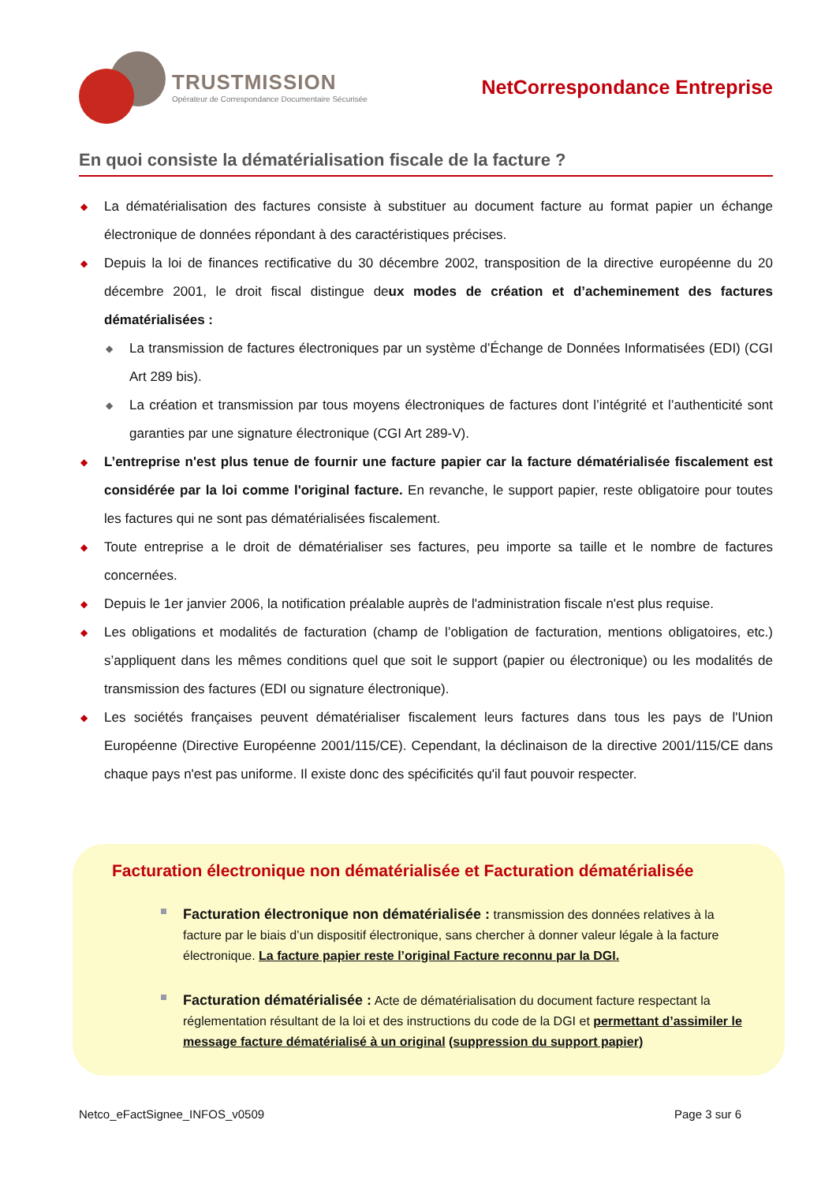TRUSTMISSION
Opérateur de Correspondance Documentaire Sécurisée
NetCorrespondance Entreprise
En quoi consiste la dématérialisation fiscale de la facture ?
◆ La dématérialisation des factures consiste à substituer au document facture au format papier un échange électronique de données répondant à des caractéristiques précises.
◆ Depuis la loi de finances rectificative du 30 décembre 2002, transposition de la directive européenne du 20 décembre 2001, le droit fiscal distingue deux modes de création et d’acheminement des factures dématérialisées :
◆ La transmission de factures électroniques par un système d’Échange de Données Informatisées (EDI) (CGI Art 289 bis).
◆ La création et transmission par tous moyens électroniques de factures dont l’intégrité et l’authenticité sont garanties par une signature électronique (CGI Art 289-V).
◆ L’entreprise n'est plus tenue de fournir une facture papier car la facture dématérialisée fiscalement est considérée par la loi comme l'original facture. En revanche, le support papier, reste obligatoire pour toutes les factures qui ne sont pas dématérialisées fiscalement.
◆ Toute entreprise a le droit de dématérialiser ses factures, peu importe sa taille et le nombre de factures concernées.
◆ Depuis le 1er janvier 2006, la notification préalable auprès de l'administration fiscale n'est plus requise.
◆ Les obligations et modalités de facturation (champ de l’obligation de facturation, mentions obligatoires, etc.) s’appliquent dans les mêmes conditions quel que soit le support (papier ou électronique) ou les modalités de transmission des factures (EDI ou signature électronique).
◆ Les sociétés françaises peuvent dématérialiser fiscalement leurs factures dans tous les pays de l'Union Européenne (Directive Européenne 2001/115/CE). Cependant, la déclinaison de la directive 2001/115/CE dans chaque pays n'est pas uniforme. Il existe donc des spécificités qu'il faut pouvoir respecter.
Facturation électronique non dématérialisée et Facturation dématérialisée
Facturation électronique non dématérialisée : transmission des données relatives à la facture par le biais d’un dispositif électronique, sans chercher à donner valeur légale à la facture électronique. La facture papier reste l’original Facture reconnu par la DGI.
Facturation dématérialisée : Acte de dématérialisation du document facture respectant la réglementation résultant de la loi et des instructions du code de la DGI et permettant d’assimiler le message facture dématérialisé à un original (suppression du support papier)
Netco_eFactSignee_INFOS_v0509 Page 3 sur 6